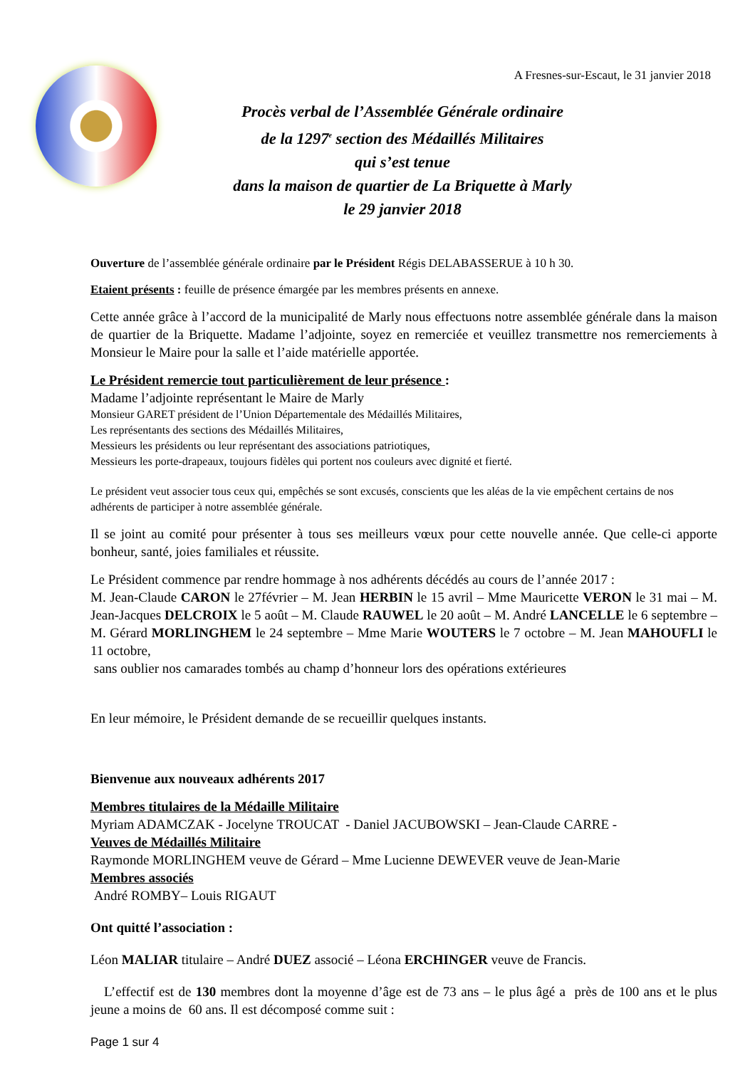A Fresnes-sur-Escaut, le 31 janvier 2018
Procès verbal de l’Assemblée Générale ordinaire
de la 1297<sup>e</sup> section des Médaillés Militaires
qui s’est tenue
dans la maison de quartier de La Briquette à Marly
le 29 janvier 2018
Ouverture de l’assemblée générale ordinaire par le Président Régis DELABASSERUE à 10 h 30.
Etaient présents : feuille de présence émargée par les membres présents en annexe.
Cette année grâce à l’accord de la municipalité de Marly nous effectuons notre assemblée générale dans la maison de quartier de la Briquette. Madame l’adjointe, soyez en remerciée et veuillez transmettre nos remerciements à Monsieur le Maire pour la salle et l’aide matérielle apportée.
Le Président remercie tout particulièrement de leur présence :
Madame l’adjointe représentant le Maire de Marly
Monsieur GARET président de l’Union Départementale des Médaillés Militaires,
Les représentants des sections des Médaillés Militaires,
Messieurs les présidents ou leur représentant des associations patriotiques,
Messieurs les porte-drapeaux, toujours fidèles qui portent nos couleurs avec dignité et fierté.
Le président veut associer tous ceux qui, empêchés se sont excusés, conscients que les aléas de la vie empêchent certains de nos adhérents de participer à notre assemblée générale.
Il se joint au comité pour présenter à tous ses meilleurs vœux pour cette nouvelle année. Que celle-ci apporte bonheur, santé, joies familiales et réussite.
Le Président commence par rendre hommage à nos adhérents décédés au cours de l’année 2017 :
M. Jean-Claude CARON le 27février – M. Jean HERBIN le 15 avril – Mme Mauricette VERON le 31 mai – M. Jean-Jacques DELCROIX le 5 août – M. Claude RAUWEL le 20 août – M. André LANCELLE le 6 septembre – M. Gérard MORLINGHEM le 24 septembre – Mme Marie WOUTERS le 7 octobre – M. Jean MAHOUFLI le 11 octobre,
sans oublier nos camarades tombés au champ d’honneur lors des opérations extérieures
En leur mémoire, le Président demande de se recueillir quelques instants.
Bienvenue aux nouveaux adhérents 2017
Membres titulaires de la Médaille Militaire
Myriam ADAMCZAK - Jocelyne TROUCAT - Daniel JACUBOWSKI – Jean-Claude CARRE -
Veuves de Médaillés Militaire
Raymonde MORLINGHEM veuve de Gérard – Mme Lucienne DEWEVER veuve de Jean-Marie
Membres associés
André ROMBY– Louis RIGAUT
Ont quitté l’association :
Léon MALIAR titulaire – André DUEZ associé – Léona ERCHINGER veuve de Francis.
L’effectif est de 130 membres dont la moyenne d’âge est de 73 ans – le plus âgé a près de 100 ans et le plus jeune a moins de 60 ans. Il est décomposé comme suit :
Page 1 sur 4